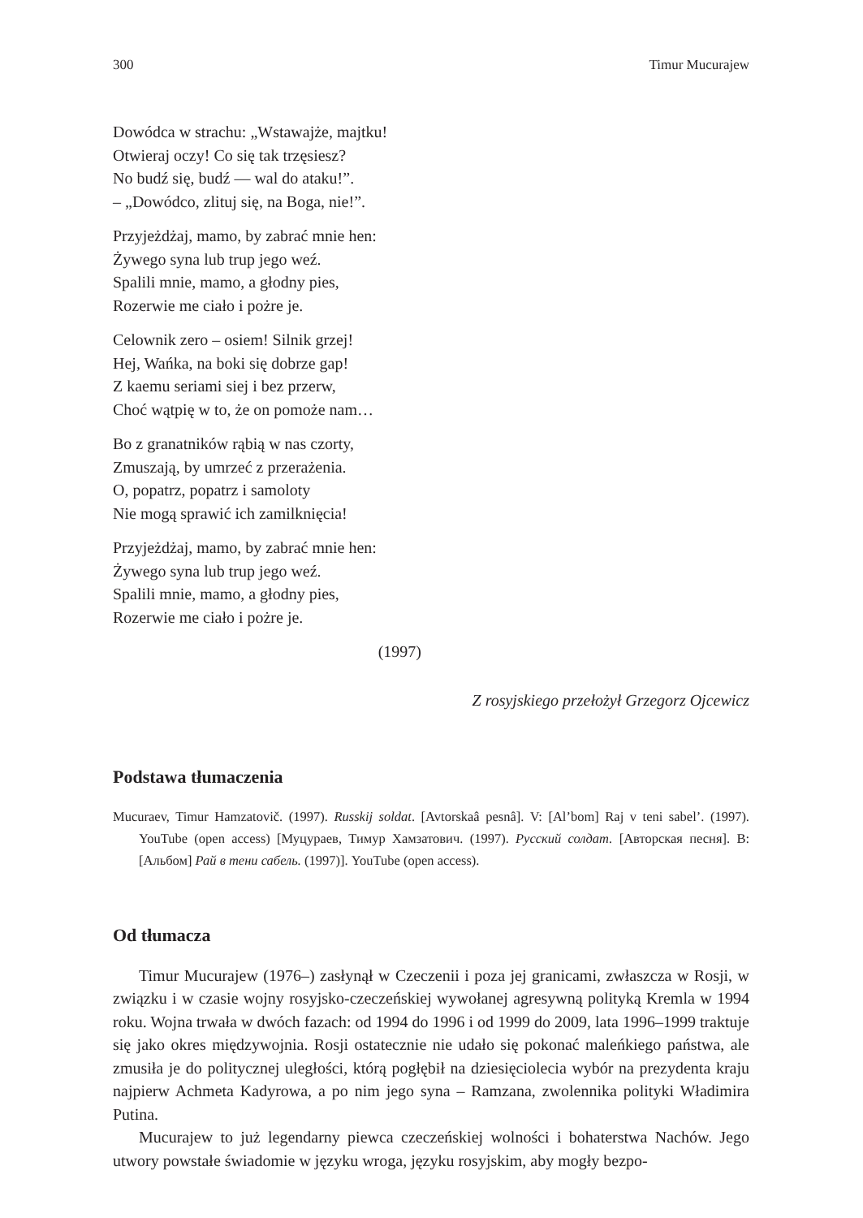300 Timur Mucurajew
Dowódca w strachu: „Wstawajże, majtku!
Otwieraj oczy! Co się tak trzęsiesz?
No budź się, budź — wal do ataku!”.
– „Dowódco, zlituj się, na Boga, nie!”.
Przyjeżdżaj, mamo, by zabrać mnie hen:
Żywego syna lub trup jego weź.
Spalili mnie, mamo, a głodny pies,
Rozerwie me ciało i pożre je.
Celownik zero – osiem! Silnik grzej!
Hej, Wańka, na boki się dobrze gap!
Z kaemu seriami siej i bez przerw,
Choć wątpię w to, że on pomoże nam…
Bo z granatników rąbią w nas czorty,
Zmuszają, by umrzeć z przerażenia.
O, popatrz, popatrz i samoloty
Nie mogą sprawić ich zamilknięcia!
Przyjeżdżaj, mamo, by zabrać mnie hen:
Żywego syna lub trup jego weź.
Spalili mnie, mamo, a głodny pies,
Rozerwie me ciało i pożre je.
(1997)
Z rosyjskiego przełożył Grzegorz Ojcewicz
Podstawa tłumaczenia
Mucuraev, Timur Hamzatovič. (1997). Russkij soldat. [Avtorskaâ pesnâ]. V: [Al’bom] Raj v teni sabel’. (1997). YouTube (open access) [Муцураев, Тимур Хамзатович. (1997). Русский солдат. [Авторская песня]. В: [Альбом] Рай в тени сабель. (1997)]. YouTube (open access).
Od tłumacza
Timur Mucurajew (1976–) zasłynął w Czeczenii i poza jej granicami, zwłaszcza w Rosji, w związku i w czasie wojny rosyjsko-czeczeńskiej wywołanej agresywną polityką Kremla w 1994 roku. Wojna trwała w dwóch fazach: od 1994 do 1996 i od 1999 do 2009, lata 1996–1999 traktuje się jako okres międzywojnia. Rosji ostatecznie nie udało się pokonać maleńkiego państwa, ale zmusiła je do politycznej uległości, którą pogłębił na dziesięciolecia wybór na prezydenta kraju najpierw Achmeta Kadyrowa, a po nim jego syna – Ramzana, zwolennika polityki Władimira Putina.
Mucurajew to już legendarny piewca czeczeńskiej wolności i bohaterstwa Nachów. Jego utwory powstałe świadomie w języku wroga, języku rosyjskim, aby mogły bezpo-